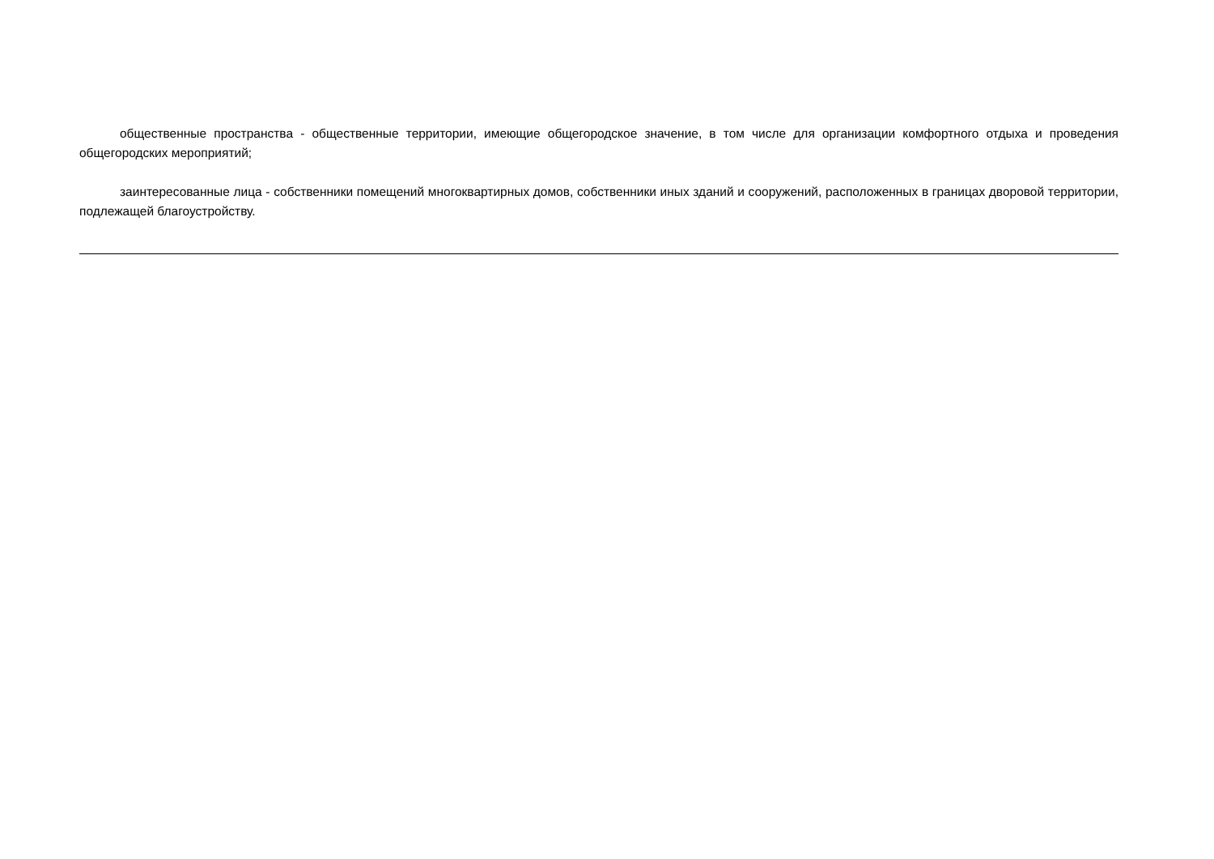общественные пространства - общественные территории, имеющие общегородское значение, в том числе для организации комфортного отдыха и проведения общегородских мероприятий;
заинтересованные лица - собственники помещений многоквартирных домов, собственники иных зданий и сооружений, расположенных в границах дворовой территории, подлежащей благоустройству.